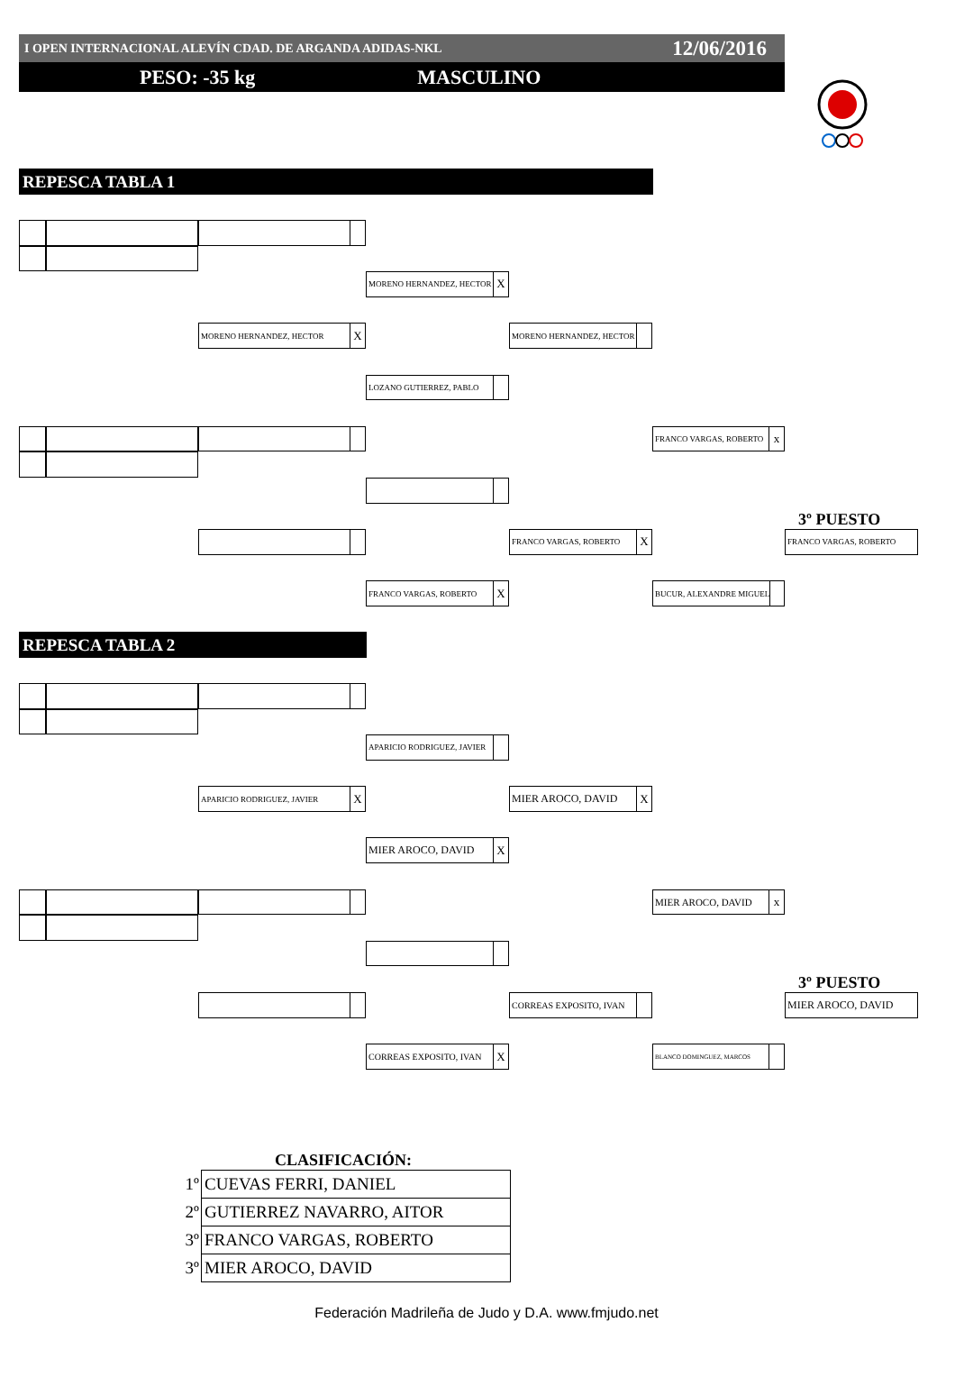I OPEN INTERNACIONAL ALEVÍN CDAD. DE ARGANDA ADIDAS-NKL 12/06/2016
PESO: -35 kg MASCULINO
REPESCA TABLA 1
MORENO HERNANDEZ, HECTOR X
MORENO HERNANDEZ, HECTOR X
MORENO HERNANDEZ, HECTOR
LOZANO GUTIERREZ, PABLO
FRANCO VARGAS, ROBERTO x
3º PUESTO
FRANCO VARGAS, ROBERTO X
FRANCO VARGAS, ROBERTO
FRANCO VARGAS, ROBERTO X
BUCUR, ALEXANDRE MIGUEL
REPESCA TABLA 2
APARICIO RODRIGUEZ, JAVIER
APARICIO RODRIGUEZ, JAVIER X
MIER AROCO, DAVID X
MIER AROCO, DAVID X
MIER AROCO, DAVID x
3º PUESTO
CORREAS EXPOSITO, IVAN
MIER AROCO, DAVID
CORREAS EXPOSITO, IVAN X
BLANCO DOMINGUEZ, MARCOS
CLASIFICACIÓN:
| 1º | CUEVAS FERRI, DANIEL |
| 2º | GUTIERREZ NAVARRO, AITOR |
| 3º | FRANCO VARGAS, ROBERTO |
| 3º | MIER AROCO, DAVID |
Federación Madrileña de Judo y D.A. www.fmjudo.net